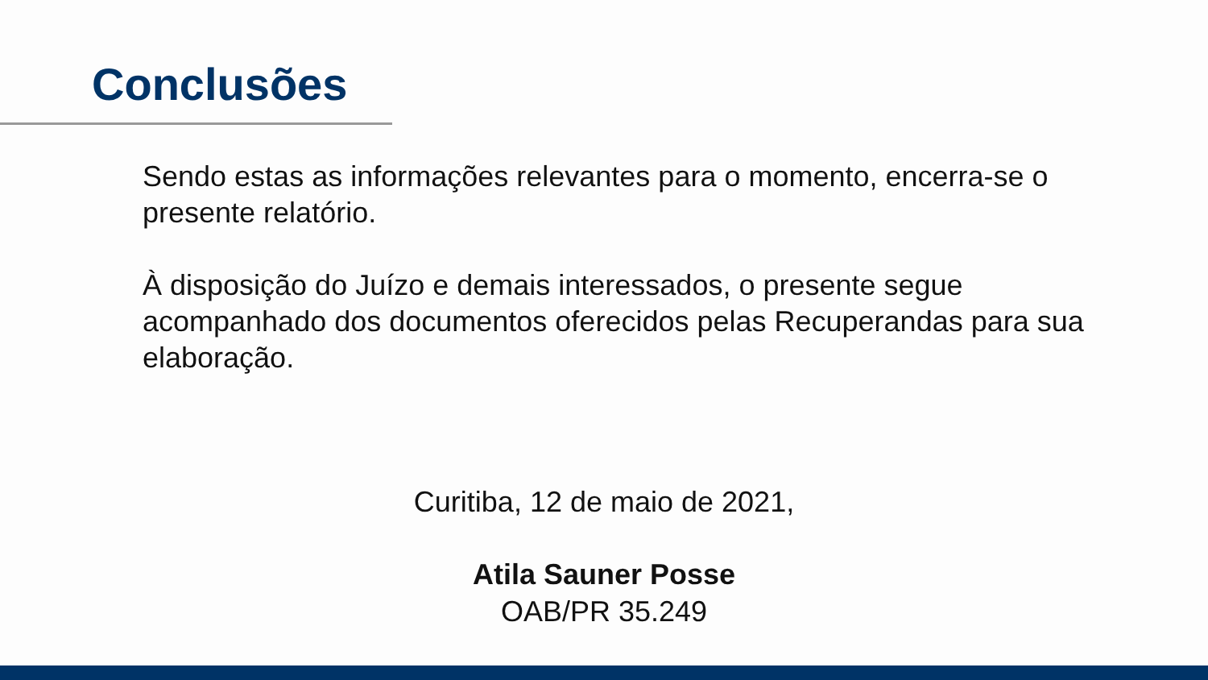Conclusões
Sendo estas as informações relevantes para o momento, encerra-se o presente relatório.
À disposição do Juízo e demais interessados, o presente segue acompanhado dos documentos oferecidos pelas Recuperandas para sua elaboração.
Curitiba, 12 de maio de 2021,
Atila Sauner Posse
OAB/PR 35.249